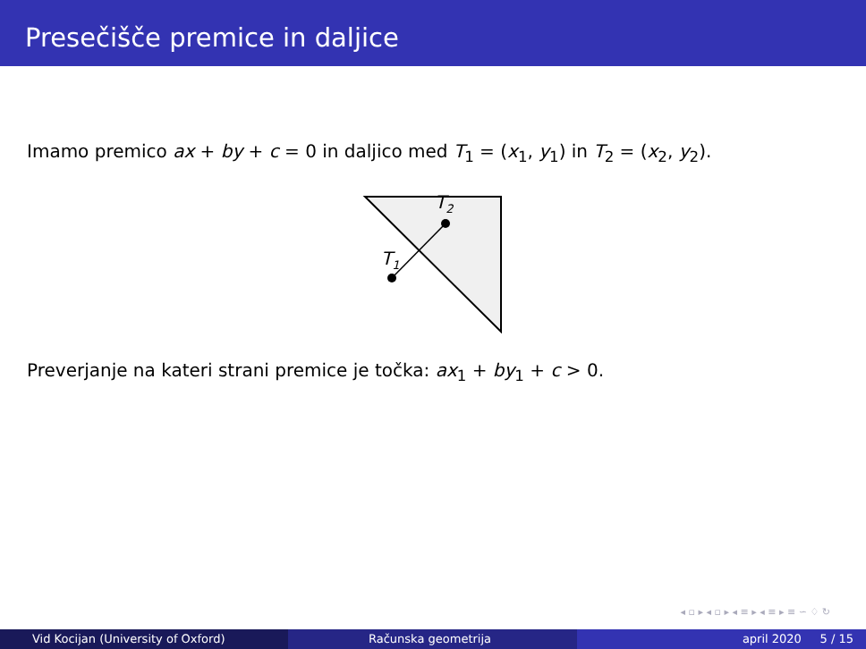Presečišče premice in daljice
Imamo premico ax + by + c = 0 in daljico med T<sub>1</sub> = (x<sub>1</sub>, y<sub>1</sub>) in T<sub>2</sub> = (x<sub>2</sub>, y<sub>2</sub>).
T1
T2
Preverjanje na kateri strani premice je točka: ax<sub>1</sub> + by<sub>1</sub> + c > 0.
◂ ▫ ▸ ◂ ▫ ▸ ◂ ≡ ▸ ◂ ≡ ▸ ≡ ∽ ♢ ↻
Vid Kocijan (University of Oxford) Računska geometrija april 2020 5 / 15